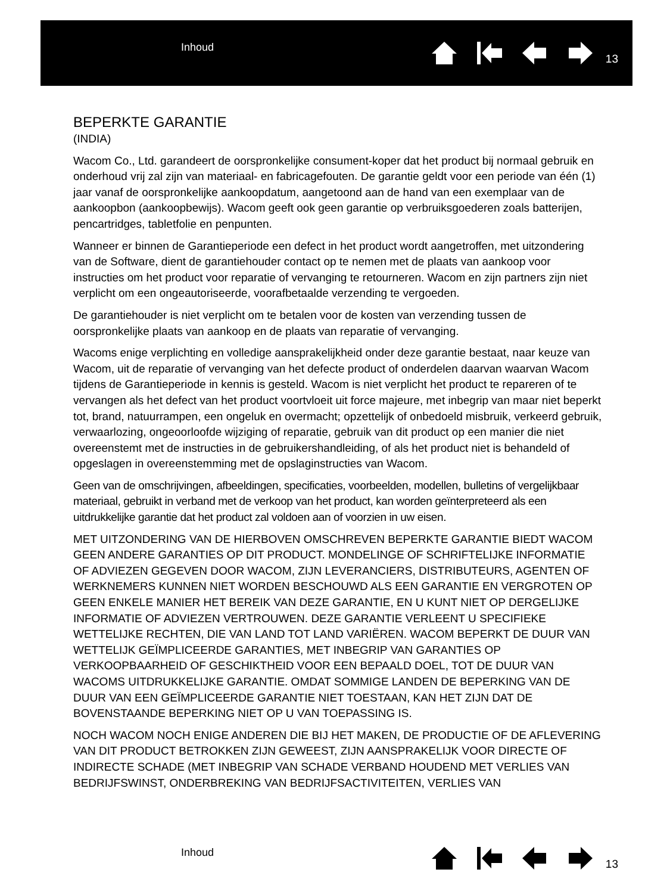Inhoud
13
BEPERKTE GARANTIE
(INDIA)
Wacom Co., Ltd. garandeert de oorspronkelijke consument-koper dat het product bij normaal gebruik en onderhoud vrij zal zijn van materiaal- en fabricagefouten. De garantie geldt voor een periode van één (1) jaar vanaf de oorspronkelijke aankoopdatum, aangetoond aan de hand van een exemplaar van de aankoopbon (aankoopbewijs). Wacom geeft ook geen garantie op verbruiksgoederen zoals batterijen, pencartridges, tabletfolie en penpunten.
Wanneer er binnen de Garantieperiode een defect in het product wordt aangetroffen, met uitzondering van de Software, dient de garantiehouder contact op te nemen met de plaats van aankoop voor instructies om het product voor reparatie of vervanging te retourneren. Wacom en zijn partners zijn niet verplicht om een ongeautoriseerde, voorafbetaalde verzending te vergoeden.
De garantiehouder is niet verplicht om te betalen voor de kosten van verzending tussen de oorspronkelijke plaats van aankoop en de plaats van reparatie of vervanging.
Wacoms enige verplichting en volledige aansprakelijkheid onder deze garantie bestaat, naar keuze van Wacom, uit de reparatie of vervanging van het defecte product of onderdelen daarvan waarvan Wacom tijdens de Garantieperiode in kennis is gesteld. Wacom is niet verplicht het product te repareren of te vervangen als het defect van het product voortvloeit uit force majeure, met inbegrip van maar niet beperkt tot, brand, natuurrampen, een ongeluk en overmacht; opzettelijk of onbedoeld misbruik, verkeerd gebruik, verwaarlozing, ongeoorloofde wijziging of reparatie, gebruik van dit product op een manier die niet overeenstemt met de instructies in de gebruikershandleiding, of als het product niet is behandeld of opgeslagen in overeenstemming met de opslaginstructies van Wacom.
Geen van de omschrijvingen, afbeeldingen, specificaties, voorbeelden, modellen, bulletins of vergelijkbaar materiaal, gebruikt in verband met de verkoop van het product, kan worden geïnterpreteerd als een uitdrukkelijke garantie dat het product zal voldoen aan of voorzien in uw eisen.
MET UITZONDERING VAN DE HIERBOVEN OMSCHREVEN BEPERKTE GARANTIE BIEDT WACOM GEEN ANDERE GARANTIES OP DIT PRODUCT. MONDELINGE OF SCHRIFTELIJKE INFORMATIE OF ADVIEZEN GEGEVEN DOOR WACOM, ZIJN LEVERANCIERS, DISTRIBUTEURS, AGENTEN OF WERKNEMERS KUNNEN NIET WORDEN BESCHOUWD ALS EEN GARANTIE EN VERGROTEN OP GEEN ENKELE MANIER HET BEREIK VAN DEZE GARANTIE, EN U KUNT NIET OP DERGELIJKE INFORMATIE OF ADVIEZEN VERTROUWEN. DEZE GARANTIE VERLEENT U SPECIFIEKE WETTELIJKE RECHTEN, DIE VAN LAND TOT LAND VARIËREN. WACOM BEPERKT DE DUUR VAN WETTELIJK GEÏMPLICEERDE GARANTIES, MET INBEGRIP VAN GARANTIES OP VERKOOPBAARHEID OF GESCHIKTHEID VOOR EEN BEPAALD DOEL, TOT DE DUUR VAN WACOMS UITDRUKKELIJKE GARANTIE. OMDAT SOMMIGE LANDEN DE BEPERKING VAN DE DUUR VAN EEN GEÏMPLICEERDE GARANTIE NIET TOESTAAN, KAN HET ZIJN DAT DE BOVENSTAANDE BEPERKING NIET OP U VAN TOEPASSING IS.
NOCH WACOM NOCH ENIGE ANDEREN DIE BIJ HET MAKEN, DE PRODUCTIE OF DE AFLEVERING VAN DIT PRODUCT BETROKKEN ZIJN GEWEEST, ZIJN AANSPRAKELIJK VOOR DIRECTE OF INDIRECTE SCHADE (MET INBEGRIP VAN SCHADE VERBAND HOUDEND MET VERLIES VAN BEDRIJFSWINST, ONDERBREKING VAN BEDRIJFSACTIVITEITEN, VERLIES VAN
Inhoud
13